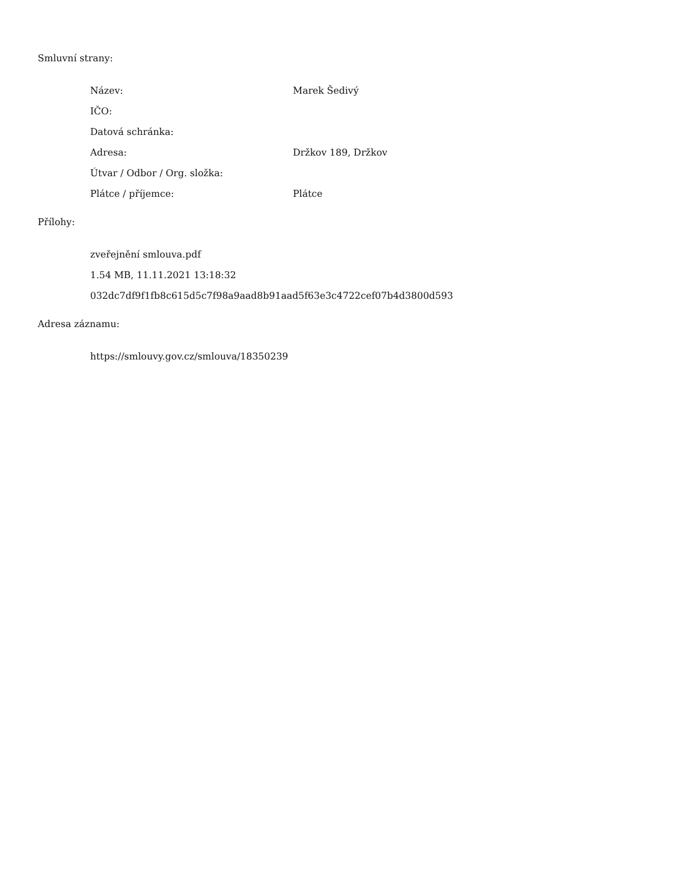Smluvní strany:
Název: Marek Šedivý
IČO:
Datová schránka:
Adresa: Držkov 189, Držkov
Útvar / Odbor / Org. složka:
Plátce / příjemce: Plátce
Přílohy:
zveřejnění smlouva.pdf
1.54 MB, 11.11.2021 13:18:32
032dc7df9f1fb8c615d5c7f98a9aad8b91aad5f63e3c4722cef07b4d3800d593
Adresa záznamu:
https://smlouvy.gov.cz/smlouva/18350239